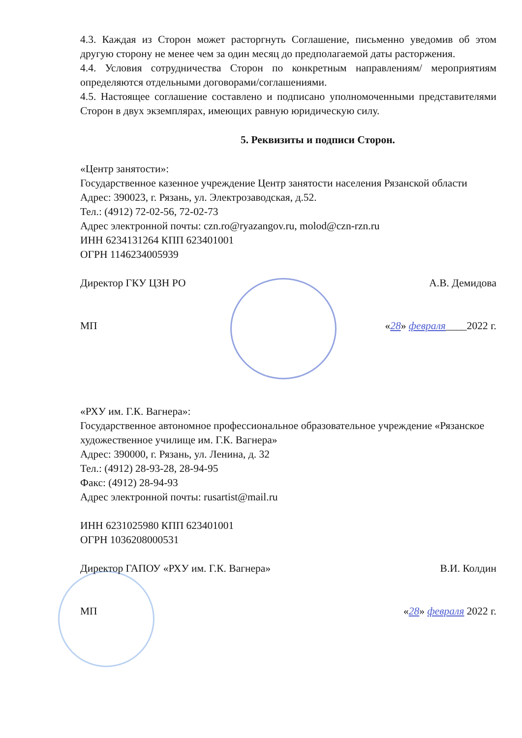4.3. Каждая из Сторон может расторгнуть Соглашение, письменно уведомив об этом другую сторону не менее чем за один месяц до предполагаемой даты расторжения.
4.4. Условия сотрудничества Сторон по конкретным направлениям/ мероприятиям определяются отдельными договорами/соглашениями.
4.5. Настоящее соглашение составлено и подписано уполномоченными представителями Сторон в двух экземплярах, имеющих равную юридическую силу.
5. Реквизиты и подписи Сторон.
«Центр занятости»:
Государственное казенное учреждение Центр занятости населения Рязанской области
Адрес: 390023, г. Рязань, ул. Электрозаводская, д.52.
Тел.: (4912) 72-02-56, 72-02-73
Адрес электронной почты: czn.ro@ryazangov.ru, molod@czn-rzn.ru
ИНН 6234131264 КПП 623401001
ОГРН 1146234005939
Директор ГКУ ЦЗН РО А.В. Демидова
МП «28» февраля____2022 г.
«РХУ им. Г.К. Вагнера»:
Государственное автономное профессиональное образовательное учреждение «Рязанское художественное училище им. Г.К. Вагнера»
Адрес: 390000, г. Рязань, ул. Ленина, д. 32
Тел.: (4912) 28-93-28, 28-94-95
Факс: (4912) 28-94-93
Адрес электронной почты: rusartist@mail.ru
ИНН 6231025980 КПП 623401001
ОГРН 1036208000531
Директор ГАПОУ «РХУ им. Г.К. Вагнера» В.И. Колдин
МП «28» февраля 2022 г.